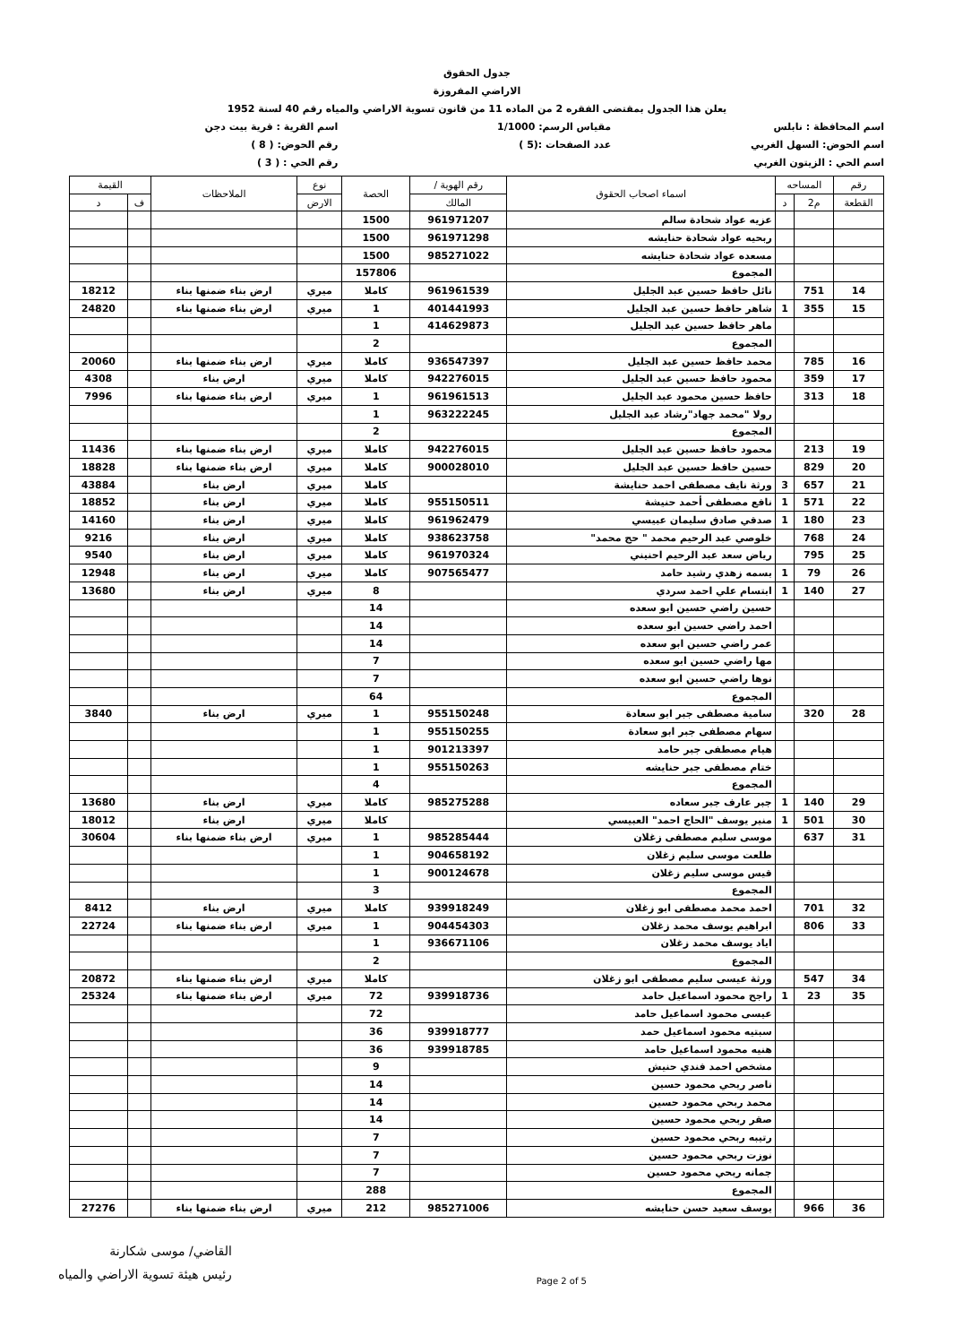جدول الحقوق
الاراضي المفروزة
يعلن هذا الجدول بمقتضى الفقره 2 من الماده 11 من قانون تسوية الاراضي والمياه رقم 40 لسنة 1952
اسم المحافظة : نابلس مقياس الرسم: 1/1000 اسم القرية : قرية بيت دجن
اسم الحوض: السهل الغربي عدد الصفحات :(5 ) رقم الحوض: ( 8 )
اسم الحي : الزيتون الغربي رقم الحي : ( 3 )
| رقم | المساحه | | اسماء اصحاب الحقوق | رقم الهوية / | الحصة | نوع | الملاحظات | القيمة | |
| --- | --- | --- | --- | --- | --- | --- | --- | --- | --- |
| القطعة | م2 | د | | المالك | | الارض | | ف | د |
| | | | عزيه عواد شحادة سالم | 961971207 | 1500 | | | | |
| | | | ربحيه عواد شحادة حنايشه | 961971298 | 1500 | | | | |
| | | | مسعده عواد شحادة حنايشه | 985271022 | 1500 | | | | |
| | | | المجموع | | 157806 | | | | |
| 14 | 751 | | نائل حافظ حسين عبد الجليل | 961961539 | كاملا | ميري | ارض بناء ضمنها بناء | | 18212 |
| 15 | 355 | 1 | شاهر حافظ حسين عبد الجليل | 401441993 | 1 | ميري | ارض بناء ضمنها بناء | | 24820 |
| | | | ماهر حافظ حسين عبد الجليل | 414629873 | 1 | | | | |
| | | | المجموع | | 2 | | | | |
| 16 | 785 | | محمد حافظ حسين عبد الجليل | 936547397 | كاملا | ميري | ارض بناء ضمنها بناء | | 20060 |
| 17 | 359 | | محمود حافظ حسين عبد الجليل | 942276015 | كاملا | ميري | ارض بناء | | 4308 |
| 18 | 313 | | حافظ حسين محمود عبد الجليل | 961961513 | 1 | ميري | ارض بناء ضمنها بناء | | 7996 |
| | | | رولا "محمد جهاد"رشاد عبد الجليل | 963222245 | 1 | | | | |
| | | | المجموع | | 2 | | | | |
| 19 | 213 | | محمود حافظ حسين عبد الجليل | 942276015 | كاملا | ميري | ارض بناء ضمنها بناء | | 11436 |
| 20 | 829 | | حسين حافظ حسين عبد الجليل | 900028010 | كاملا | ميري | ارض بناء ضمنها بناء | | 18828 |
| 21 | 657 | 3 | ورثة نايف مصطفى احمد حنايشة | | كاملا | ميري | ارض بناء | | 43884 |
| 22 | 571 | 1 | نافع مصطفى أحمد حنيشة | 955150511 | كاملا | ميري | ارض بناء | | 18852 |
| 23 | 180 | 1 | صدقي صادق سليمان عبيسي | 961962479 | كاملا | ميري | ارض بناء | | 14160 |
| 24 | 768 | | خلوصي عبد الرحيم محمد " حج محمد" | 938623758 | كاملا | ميري | ارض بناء | | 9216 |
| 25 | 795 | | رياض سعد عبد الرحيم احنيني | 961970324 | كاملا | ميري | ارض بناء | | 9540 |
| 26 | 79 | 1 | بسمه زهدي رشيد حامد | 907565477 | كاملا | ميري | ارض بناء | | 12948 |
| 27 | 140 | 1 | ابتسام علي احمد سردي | | 8 | ميري | ارض بناء | | 13680 |
| | | | حسين راضي حسين ابو سعده | | 14 | | | | |
| | | | احمد راضي حسين ابو سعده | | 14 | | | | |
| | | | عمر راضي حسين ابو سعده | | 14 | | | | |
| | | | مها راضي حسين ابو سعده | | 7 | | | | |
| | | | نوها راضي حسين ابو سعده | | 7 | | | | |
| | | | المجموع | | 64 | | | | |
| 28 | 320 | | سامية مصطفى جبر ابو سعادة | 955150248 | 1 | ميري | ارض بناء | | 3840 |
| | | | سهام مصطفى جبر ابو سعادة | 955150255 | 1 | | | | |
| | | | هيام مصطفى جبر حامد | 901213397 | 1 | | | | |
| | | | ختام مصطفى جبر حنايشه | 955150263 | 1 | | | | |
| | | | المجموع | | 4 | | | | |
| 29 | 140 | 1 | جبر عارف جبر سعاده | 985275288 | كاملا | ميري | ارض بناء | | 13680 |
| 30 | 501 | 1 | منير يوسف "الحاج احمد" العبيسي | | كاملا | ميري | ارض بناء | | 18012 |
| 31 | 637 | | موسى سليم مصطفى زغلان | 985285444 | 1 | ميري | ارض بناء ضمنها بناء | | 30604 |
| | | | طلعت موسى سليم زغلان | 904658192 | 1 | | | | |
| | | | قيس موسى سليم زغلان | 900124678 | 1 | | | | |
| | | | المجموع | | 3 | | | | |
| 32 | 701 | | احمد محمد مصطفى ابو زغلان | 939918249 | كاملا | ميري | ارض بناء | | 8412 |
| 33 | 806 | | ابراهيم يوسف محمد زغلان | 904454303 | 1 | ميري | ارض بناء ضمنها بناء | | 22724 |
| | | | اياد يوسف محمد زغلان | 936671106 | 1 | | | | |
| | | | المجموع | | 2 | | | | |
| 34 | 547 | | ورثة عيسى سليم مصطفى ابو زغلان | | كاملا | ميري | ارض بناء ضمنها بناء | | 20872 |
| 35 | 23 | 1 | راجح محمود اسماعيل حامد | 939918736 | 72 | ميري | ارض بناء ضمنها بناء | | 25324 |
| | | | عيسى محمود اسماعيل حامد | | 72 | | | | |
| | | | سبتيه محمود اسماعيل حمد | 939918777 | 36 | | | | |
| | | | هنيه محمود اسماعيل حامد | 939918785 | 36 | | | | |
| | | | مشخص احمد فندي حنيش | | 9 | | | | |
| | | | ناصر ربحي محمود حسين | | 14 | | | | |
| | | | محمد ربحي محمود حسين | | 14 | | | | |
| | | | صقر ربحي محمود حسين | | 14 | | | | |
| | | | رتيبه ربحي محمود حسين | | 7 | | | | |
| | | | نوزت ربحي محمود حسين | | 7 | | | | |
| | | | جمانه ربحي محمود حسين | | 7 | | | | |
| | | | المجموع | | 288 | | | | |
| 36 | 966 | | يوسف سعيد حسن حنايشه | 985271006 | 212 | ميري | ارض بناء ضمنها بناء | | 27276 |
Page 2 of 5
القاضي/ موسى شكارنة
رئيس هيئة تسوية الاراضي والمياه